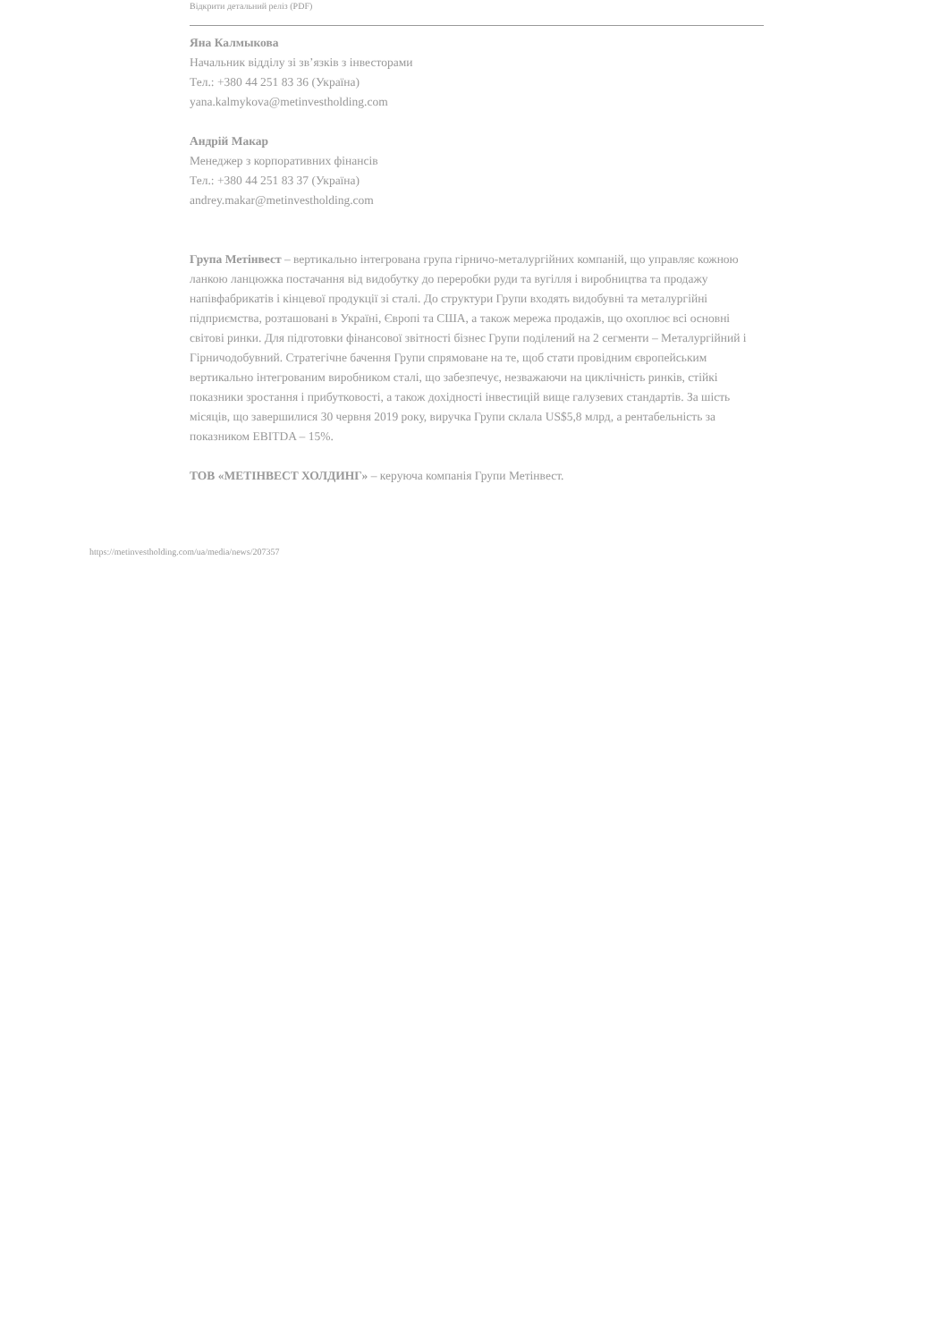Відкрити детальний реліз (PDF)
Яна Калмыкова
Начальник відділу зі зв’язків з інвесторами
Тел.: +380 44 251 83 36 (Україна)
yana.kalmykova@metinvestholding.com
Андрій Макар
Менеджер з корпоративних фінансів
Тел.: +380 44 251 83 37 (Україна)
andrey.makar@metinvestholding.com
Група Метінвест – вертикально інтегрована група гірничо-металургійних компаній, що управляє кожною ланкою ланцюжка постачання від видобутку до переробки руди та вугілля і виробництва та продажу напівфабрикатів і кінцевої продукції зі сталі. До структури Групи входять видобувні та металургійні підприємства, розташовані в Україні, Європі та США, а також мережа продажів, що охоплює всі основні світові ринки. Для підготовки фінансової звітності бізнес Групи поділений на 2 сегменти – Металургійний і Гірничодобувний. Стратегічне бачення Групи спрямоване на те, щоб стати провідним європейським вертикально інтегрованим виробником сталі, що забезпечує, незважаючи на циклічність ринків, стійкі показники зростання і прибутковості, а також дохідності інвестицій вище галузевих стандартів. За шість місяців, що завершилися 30 червня 2019 року, виручка Групи склала US$5,8 млрд, а рентабельність за показником EBITDA – 15%.
ТОВ «МЕТІНВЕСТ ХОЛДИНГ» – керуюча компанія Групи Метінвест.
https://metinvestholding.com/ua/media/news/207357